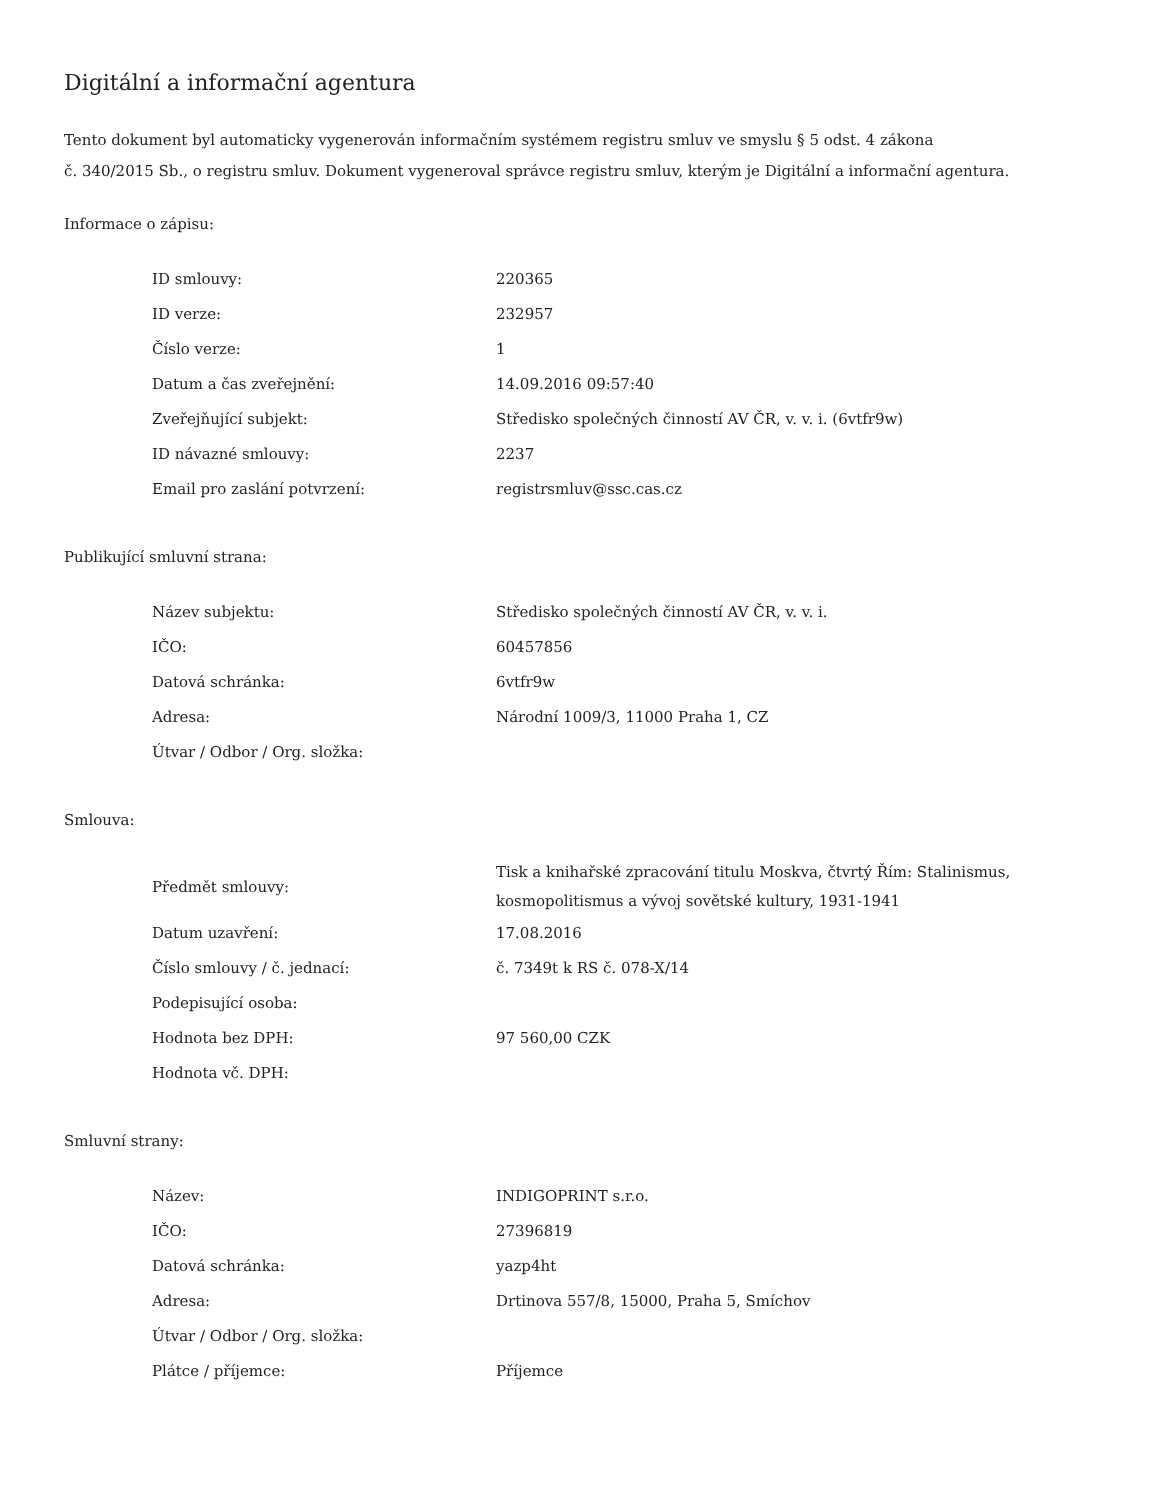Digitální a informační agentura
Tento dokument byl automaticky vygenerován informačním systémem registru smluv ve smyslu § 5 odst. 4 zákona
č. 340/2015 Sb., o registru smluv. Dokument vygeneroval správce registru smluv, kterým je Digitální a informační agentura.
Informace o zápisu:
| ID smlouvy: | 220365 |
| ID verze: | 232957 |
| Číslo verze: | 1 |
| Datum a čas zveřejnění: | 14.09.2016 09:57:40 |
| Zveřejňující subjekt: | Středisko společných činností AV ČR, v. v. i. (6vtfr9w) |
| ID návazné smlouvy: | 2237 |
| Email pro zaslání potvrzení: | registrsmluv@ssc.cas.cz |
Publikující smluvní strana:
| Název subjektu: | Středisko společných činností AV ČR, v. v. i. |
| IČO: | 60457856 |
| Datová schránka: | 6vtfr9w |
| Adresa: | Národní 1009/3, 11000 Praha 1, CZ |
| Útvar / Odbor / Org. složka: | |
Smlouva:
| Předmět smlouvy: | Tisk a knihařské zpracování titulu Moskva, čtvrtý Řím: Stalinismus, kosmopolitismus a vývoj sovětské kultury, 1931-1941 |
| Datum uzavření: | 17.08.2016 |
| Číslo smlouvy / č. jednací: | č. 7349t k RS č. 078-X/14 |
| Podepisující osoba: | |
| Hodnota bez DPH: | 97 560,00 CZK |
| Hodnota vč. DPH: | |
Smluvní strany:
| Název: | INDIGOPRINT s.r.o. |
| IČO: | 27396819 |
| Datová schránka: | yazp4ht |
| Adresa: | Drtinova 557/8, 15000, Praha 5, Smíchov |
| Útvar / Odbor / Org. složka: | |
| Plátce / příjemce: | Příjemce |